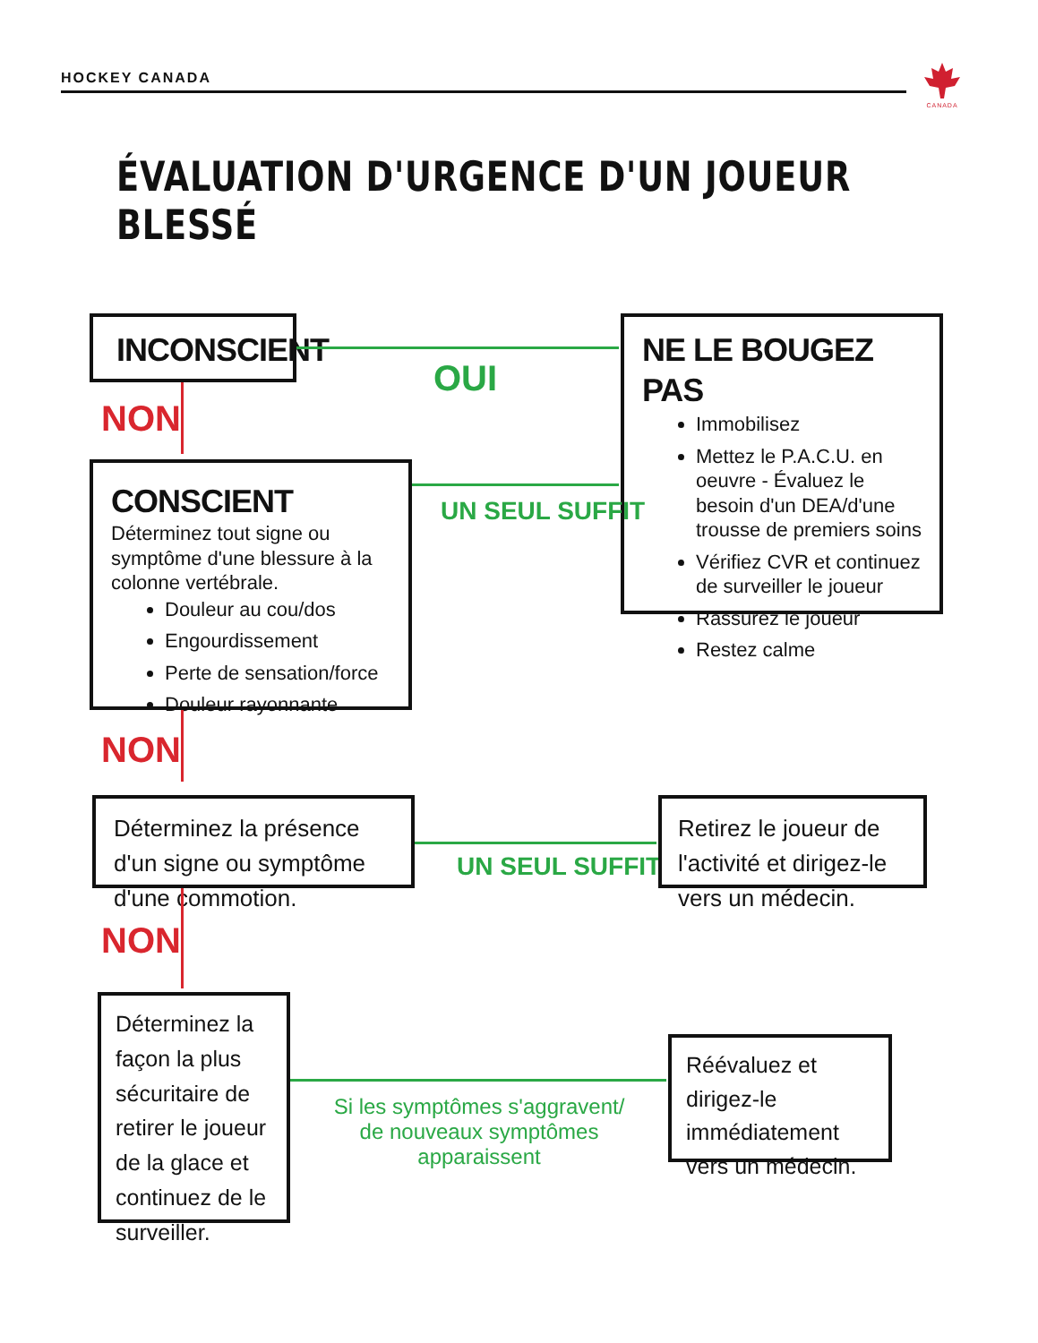HOCKEY CANADA
CANADA
ÉVALUATION D'URGENCE D'UN JOUEUR BLESSÉ
INCONSCIENT
OUI
NE LE BOUGEZ PAS
Immobilisez
Mettez le P.A.C.U. en oeuvre - Évaluez le besoin d'un DEA/d'une trousse de premiers soins
Vérifiez CVR et continuez de surveiller le joueur
Rassurez le joueur
Restez calme
NON
CONSCIENT
Déterminez tout signe ou symptôme d'une blessure à la colonne vertébrale.
Douleur au cou/dos
Engourdissement
Perte de sensation/force
Douleur rayonnante
UN SEUL SUFFIT
NON
Déterminez la présence d'un signe ou symptôme d'une commotion.
UN SEUL SUFFIT
Retirez le joueur de l'activité et dirigez-le vers un médecin.
NON
Déterminez la façon la plus sécuritaire de retirer le joueur de la glace et continuez de le surveiller.
Si les symptômes s'aggravent/
de nouveaux symptômes apparaissent
Réévaluez et dirigez-le immédiatement vers un médecin.